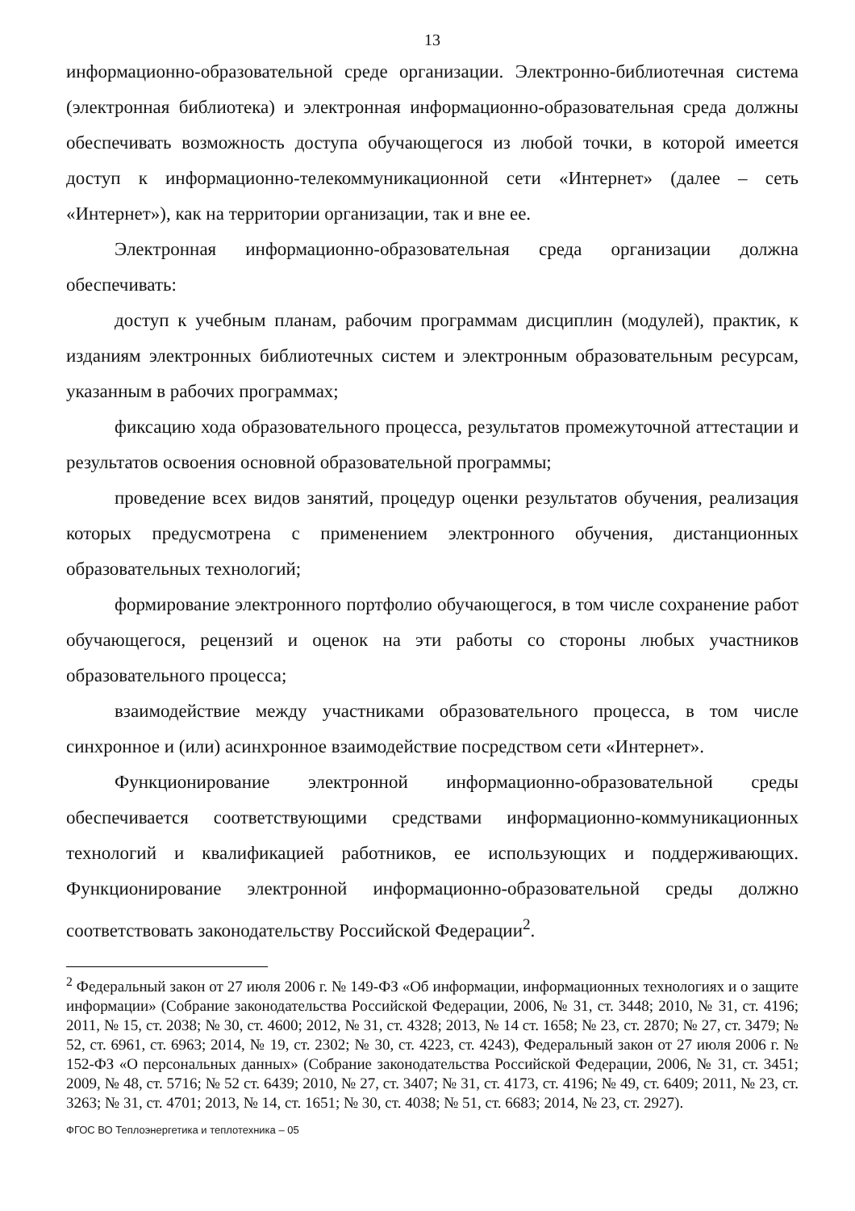13
информационно-образовательной среде организации. Электронно-библиотечная система (электронная библиотека) и электронная информационно-образовательная среда должны обеспечивать возможность доступа обучающегося из любой точки, в которой имеется доступ к информационно-телекоммуникационной сети «Интернет» (далее – сеть «Интернет»), как на территории организации, так и вне ее.
Электронная информационно-образовательная среда организации должна обеспечивать:
доступ к учебным планам, рабочим программам дисциплин (модулей), практик, к изданиям электронных библиотечных систем и электронным образовательным ресурсам, указанным в рабочих программах;
фиксацию хода образовательного процесса, результатов промежуточной аттестации и результатов освоения основной образовательной программы;
проведение всех видов занятий, процедур оценки результатов обучения, реализация которых предусмотрена с применением электронного обучения, дистанционных образовательных технологий;
формирование электронного портфолио обучающегося, в том числе сохранение работ обучающегося, рецензий и оценок на эти работы со стороны любых участников образовательного процесса;
взаимодействие между участниками образовательного процесса, в том числе синхронное и (или) асинхронное взаимодействие посредством сети «Интернет».
Функционирование электронной информационно-образовательной среды обеспечивается соответствующими средствами информационно-коммуникационных технологий и квалификацией работников, ее использующих и поддерживающих. Функционирование электронной информационно-образовательной среды должно соответствовать законодательству Российской Федерации<sup>2</sup>.
<sup>2</sup> Федеральный закон от 27 июля 2006 г. № 149-ФЗ «Об информации, информационных технологиях и о защите информации» (Собрание законодательства Российской Федерации, 2006, № 31, ст. 3448; 2010, № 31, ст. 4196; 2011, № 15, ст. 2038; № 30, ст. 4600; 2012, № 31, ст. 4328; 2013, № 14 ст. 1658; № 23, ст. 2870; № 27, ст. 3479; № 52, ст. 6961, ст. 6963; 2014, № 19, ст. 2302; № 30, ст. 4223, ст. 4243), Федеральный закон от 27 июля 2006 г. № 152-ФЗ «О персональных данных» (Собрание законодательства Российской Федерации, 2006, № 31, ст. 3451; 2009, № 48, ст. 5716; № 52 ст. 6439; 2010, № 27, ст. 3407; № 31, ст. 4173, ст. 4196; № 49, ст. 6409; 2011, № 23, ст. 3263; № 31, ст. 4701; 2013, № 14, ст. 1651; № 30, ст. 4038; № 51, ст. 6683; 2014, № 23, ст. 2927).
ФГОС ВО Теплоэнергетика и теплотехника – 05